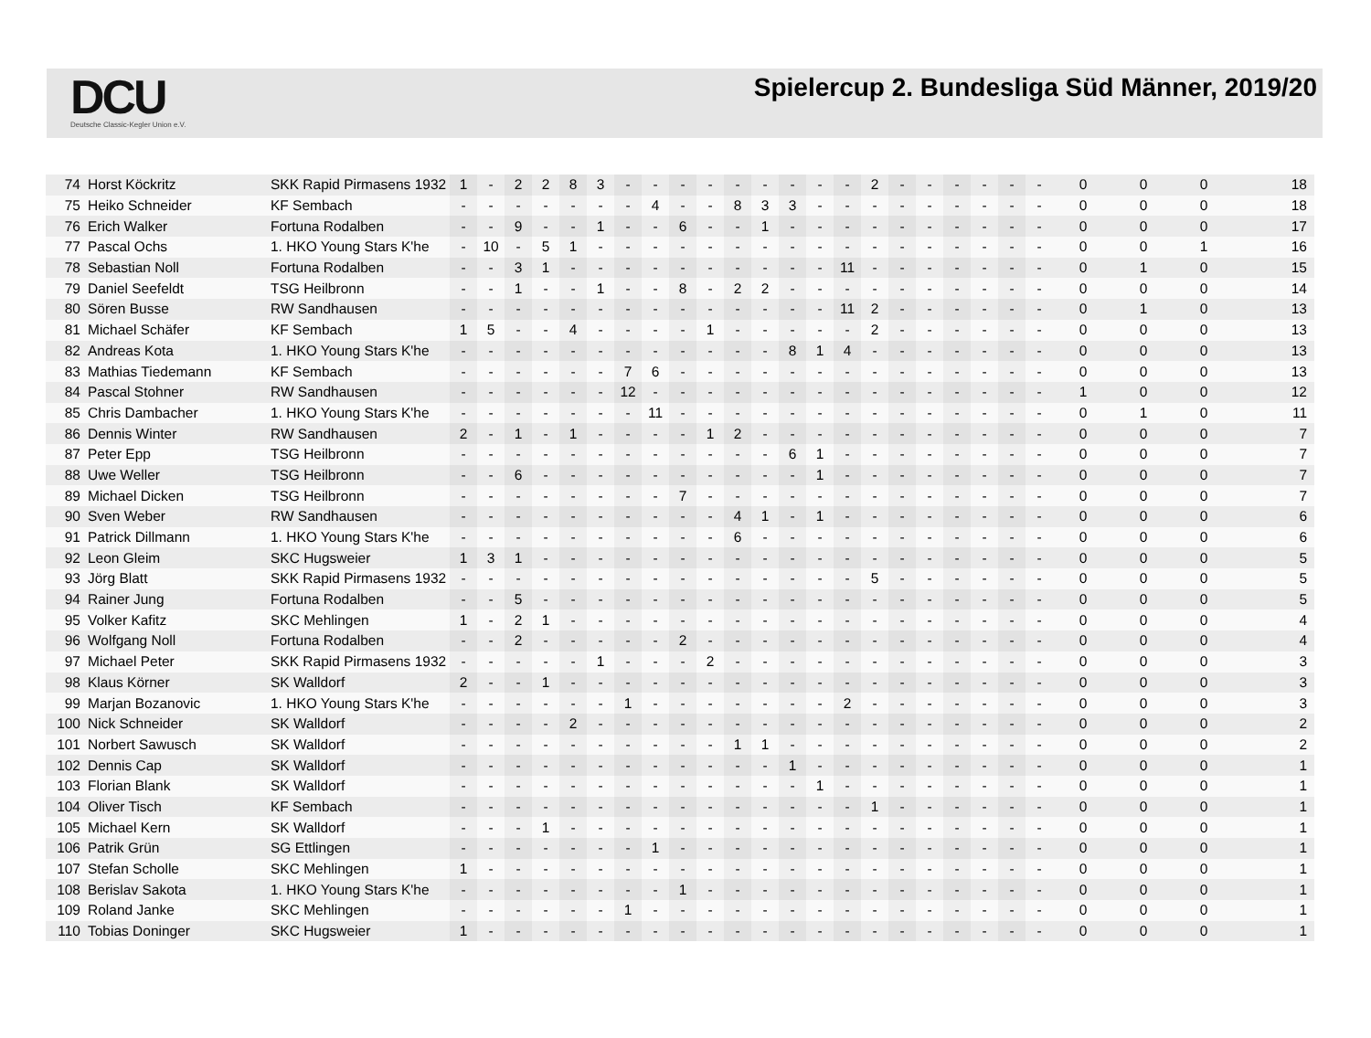DCU
Deutsche Classic-Kegler Union e.V.
Spielercup 2. Bundesliga Süd Männer, 2019/20
| 74 | Horst Köckritz | SKK Rapid Pirmasens 1932 | 1 | - | 2 | 2 | 8 | 3 | - | - | - | - | - | - | - | - | - | 2 | - | - | - | - | - | - | 0 | 0 | 0 | 18 |
| 75 | Heiko Schneider | KF Sembach | - | - | - | - | - | - | - | 4 | - | - | 8 | 3 | 3 | - | - | - | - | - | - | - | - | - | 0 | 0 | 0 | 18 |
| 76 | Erich Walker | Fortuna Rodalben | - | - | 9 | - | - | 1 | - | - | 6 | - | - | 1 | - | - | - | - | - | - | - | - | - | - | 0 | 0 | 0 | 17 |
| 77 | Pascal Ochs | 1. HKO Young Stars K'he | - | 10 | - | 5 | 1 | - | - | - | - | - | - | - | - | - | - | - | - | - | - | - | - | - | 0 | 0 | 1 | 16 |
| 78 | Sebastian Noll | Fortuna Rodalben | - | - | 3 | 1 | - | - | - | - | - | - | - | - | - | - | 11 | - | - | - | - | - | - | - | 0 | 1 | 0 | 15 |
| 79 | Daniel Seefeldt | TSG Heilbronn | - | - | 1 | - | - | 1 | - | - | 8 | - | 2 | 2 | - | - | - | - | - | - | - | - | - | - | 0 | 0 | 0 | 14 |
| 80 | Sören Busse | RW Sandhausen | - | - | - | - | - | - | - | - | - | - | - | - | - | - | 11 | 2 | - | - | - | - | - | - | 0 | 1 | 0 | 13 |
| 81 | Michael Schäfer | KF Sembach | 1 | 5 | - | - | 4 | - | - | - | - | 1 | - | - | - | - | - | 2 | - | - | - | - | - | - | 0 | 0 | 0 | 13 |
| 82 | Andreas Kota | 1. HKO Young Stars K'he | - | - | - | - | - | - | - | - | - | - | - | - | 8 | 1 | 4 | - | - | - | - | - | - | - | 0 | 0 | 0 | 13 |
| 83 | Mathias Tiedemann | KF Sembach | - | - | - | - | - | - | 7 | 6 | - | - | - | - | - | - | - | - | - | - | - | - | - | - | 0 | 0 | 0 | 13 |
| 84 | Pascal Stohner | RW Sandhausen | - | - | - | - | - | - | 12 | - | - | - | - | - | - | - | - | - | - | - | - | - | - | - | 1 | 0 | 0 | 12 |
| 85 | Chris Dambacher | 1. HKO Young Stars K'he | - | - | - | - | - | - | - | 11 | - | - | - | - | - | - | - | - | - | - | - | - | - | - | 0 | 1 | 0 | 11 |
| 86 | Dennis Winter | RW Sandhausen | 2 | - | 1 | - | 1 | - | - | - | - | 1 | 2 | - | - | - | - | - | - | - | - | - | - | - | 0 | 0 | 0 | 7 |
| 87 | Peter Epp | TSG Heilbronn | - | - | - | - | - | - | - | - | - | - | - | - | 6 | 1 | - | - | - | - | - | - | - | - | 0 | 0 | 0 | 7 |
| 88 | Uwe Weller | TSG Heilbronn | - | - | 6 | - | - | - | - | - | - | - | - | - | - | 1 | - | - | - | - | - | - | - | - | 0 | 0 | 0 | 7 |
| 89 | Michael Dicken | TSG Heilbronn | - | - | - | - | - | - | - | - | 7 | - | - | - | - | - | - | - | - | - | - | - | - | - | 0 | 0 | 0 | 7 |
| 90 | Sven Weber | RW Sandhausen | - | - | - | - | - | - | - | - | - | - | 4 | 1 | - | 1 | - | - | - | - | - | - | - | - | 0 | 0 | 0 | 6 |
| 91 | Patrick Dillmann | 1. HKO Young Stars K'he | - | - | - | - | - | - | - | - | - | - | 6 | - | - | - | - | - | - | - | - | - | - | - | 0 | 0 | 0 | 6 |
| 92 | Leon Gleim | SKC Hugsweier | 1 | 3 | 1 | - | - | - | - | - | - | - | - | - | - | - | - | - | - | - | - | - | - | - | 0 | 0 | 0 | 5 |
| 93 | Jörg Blatt | SKK Rapid Pirmasens 1932 | - | - | - | - | - | - | - | - | - | - | - | - | - | - | - | 5 | - | - | - | - | - | - | 0 | 0 | 0 | 5 |
| 94 | Rainer Jung | Fortuna Rodalben | - | - | 5 | - | - | - | - | - | - | - | - | - | - | - | - | - | - | - | - | - | - | - | 0 | 0 | 0 | 5 |
| 95 | Volker Kafitz | SKC Mehlingen | 1 | - | 2 | 1 | - | - | - | - | - | - | - | - | - | - | - | - | - | - | - | - | - | - | 0 | 0 | 0 | 4 |
| 96 | Wolfgang Noll | Fortuna Rodalben | - | - | 2 | - | - | - | - | - | 2 | - | - | - | - | - | - | - | - | - | - | - | - | - | 0 | 0 | 0 | 4 |
| 97 | Michael Peter | SKK Rapid Pirmasens 1932 | - | - | - | - | - | 1 | - | - | - | 2 | - | - | - | - | - | - | - | - | - | - | - | - | 0 | 0 | 0 | 3 |
| 98 | Klaus Körner | SK Walldorf | 2 | - | - | 1 | - | - | - | - | - | - | - | - | - | - | - | - | - | - | - | - | - | - | 0 | 0 | 0 | 3 |
| 99 | Marjan Bozanovic | 1. HKO Young Stars K'he | - | - | - | - | - | - | 1 | - | - | - | - | - | - | - | 2 | - | - | - | - | - | - | - | 0 | 0 | 0 | 3 |
| 100 | Nick Schneider | SK Walldorf | - | - | - | - | 2 | - | - | - | - | - | - | - | - | - | - | - | - | - | - | - | - | - | 0 | 0 | 0 | 2 |
| 101 | Norbert Sawusch | SK Walldorf | - | - | - | - | - | - | - | - | - | - | 1 | 1 | - | - | - | - | - | - | - | - | - | - | 0 | 0 | 0 | 2 |
| 102 | Dennis Cap | SK Walldorf | - | - | - | - | - | - | - | - | - | - | - | - | 1 | - | - | - | - | - | - | - | - | - | 0 | 0 | 0 | 1 |
| 103 | Florian Blank | SK Walldorf | - | - | - | - | - | - | - | - | - | - | - | - | - | 1 | - | - | - | - | - | - | - | - | 0 | 0 | 0 | 1 |
| 104 | Oliver Tisch | KF Sembach | - | - | - | - | - | - | - | - | - | - | - | - | - | - | - | 1 | - | - | - | - | - | - | 0 | 0 | 0 | 1 |
| 105 | Michael Kern | SK Walldorf | - | - | - | 1 | - | - | - | - | - | - | - | - | - | - | - | - | - | - | - | - | - | - | 0 | 0 | 0 | 1 |
| 106 | Patrik Grün | SG Ettlingen | - | - | - | - | - | - | - | 1 | - | - | - | - | - | - | - | - | - | - | - | - | - | - | 0 | 0 | 0 | 1 |
| 107 | Stefan Scholle | SKC Mehlingen | 1 | - | - | - | - | - | - | - | - | - | - | - | - | - | - | - | - | - | - | - | - | - | 0 | 0 | 0 | 1 |
| 108 | Berislav Sakota | 1. HKO Young Stars K'he | - | - | - | - | - | - | - | - | 1 | - | - | - | - | - | - | - | - | - | - | - | - | - | 0 | 0 | 0 | 1 |
| 109 | Roland Janke | SKC Mehlingen | - | - | - | - | - | - | 1 | - | - | - | - | - | - | - | - | - | - | - | - | - | - | - | 0 | 0 | 0 | 1 |
| 110 | Tobias Doninger | SKC Hugsweier | 1 | - | - | - | - | - | - | - | - | - | - | - | - | - | - | - | - | - | - | - | - | - | 0 | 0 | 0 | 1 |